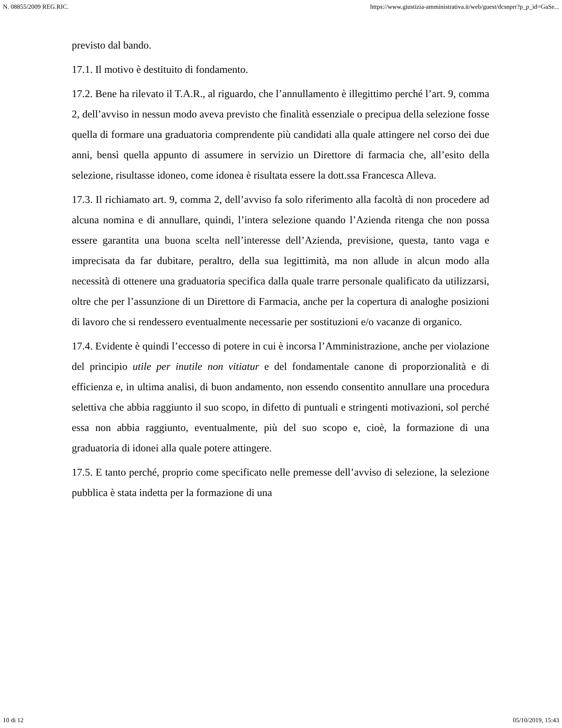N. 08855/2009 REG.RIC. https://www.giustizia-amministrativa.it/web/guest/dcsnprr?p_p_id=GaSe...
previsto dal bando.
17.1. Il motivo è destituito di fondamento.
17.2. Bene ha rilevato il T.A.R., al riguardo, che l’annullamento è illegittimo perché l’art. 9, comma 2, dell’avviso in nessun modo aveva previsto che finalità essenziale o precipua della selezione fosse quella di formare una graduatoria comprendente più candidati alla quale attingere nel corso dei due anni, bensì quella appunto di assumere in servizio un Direttore di farmacia che, all’esito della selezione, risultasse idoneo, come idonea è risultata essere la dott.ssa Francesca Alleva.
17.3. Il richiamato art. 9, comma 2, dell’avviso fa solo riferimento alla facoltà di non procedere ad alcuna nomina e di annullare, quindi, l’intera selezione quando l’Azienda ritenga che non possa essere garantita una buona scelta nell’interesse dell’Azienda, previsione, questa, tanto vaga e imprecisata da far dubitare, peraltro, della sua legittimità, ma non allude in alcun modo alla necessità di ottenere una graduatoria specifica dalla quale trarre personale qualificato da utilizzarsi, oltre che per l’assunzione di un Direttore di Farmacia, anche per la copertura di analoghe posizioni di lavoro che si rendessero eventualmente necessarie per sostituzioni e/o vacanze di organico.
17.4. Evidente è quindi l’eccesso di potere in cui è incorsa l’Amministrazione, anche per violazione del principio utile per inutile non vitiatur e del fondamentale canone di proporzionalità e di efficienza e, in ultima analisi, di buon andamento, non essendo consentito annullare una procedura selettiva che abbia raggiunto il suo scopo, in difetto di puntuali e stringenti motivazioni, sol perché essa non abbia raggiunto, eventualmente, più del suo scopo e, cioè, la formazione di una graduatoria di idonei alla quale potere attingere.
17.5. E tanto perché, proprio come specificato nelle premesse dell’avviso di selezione, la selezione pubblica è stata indetta per la formazione di una
10 di 12 05/10/2019, 15:43